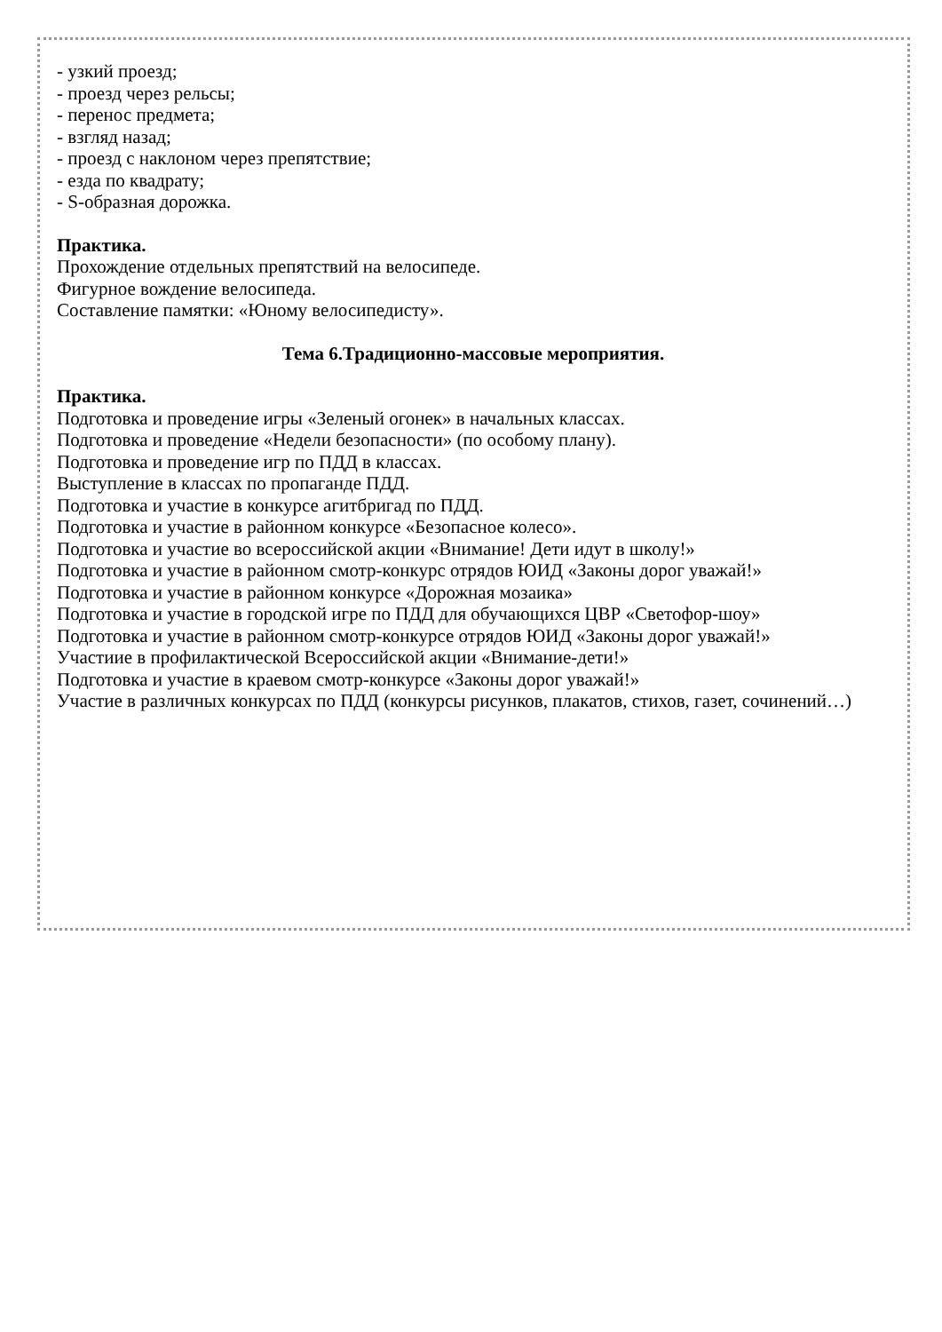- узкий проезд;
- проезд через рельсы;
- перенос предмета;
- взгляд назад;
- проезд с наклоном через препятствие;
- езда по квадрату;
- S-образная дорожка.
Практика.
Прохождение отдельных препятствий на велосипеде.
Фигурное вождение велосипеда.
Составление памятки: «Юному велосипедисту».
Тема 6.Традиционно-массовые мероприятия.
Практика.
Подготовка и проведение игры «Зеленый огонек» в начальных классах.
Подготовка и проведение «Недели безопасности» (по особому плану).
Подготовка и проведение игр по ПДД в классах.
Выступление в классах по пропаганде ПДД.
Подготовка и участие в конкурсе агитбригад по ПДД.
Подготовка и участие в районном конкурсе «Безопасное колесо».
Подготовка и участие во всероссийской акции «Внимание! Дети идут в школу!»
Подготовка и участие в районном смотр-конкурс отрядов ЮИД «Законы дорог уважай!»
Подготовка и участие в районном конкурсе «Дорожная мозаика»
Подготовка и участие в городской игре по ПДД для обучающихся ЦВР «Светофор-шоу»
Подготовка и участие в районном смотр-конкурсе отрядов ЮИД «Законы дорог уважай!»
Участиие в профилактической Всероссийской акции «Внимание-дети!»
Подготовка и участие в краевом смотр-конкурсе «Законы дорог уважай!»
Участие в различных конкурсах по ПДД (конкурсы рисунков, плакатов, стихов, газет, сочинений…)